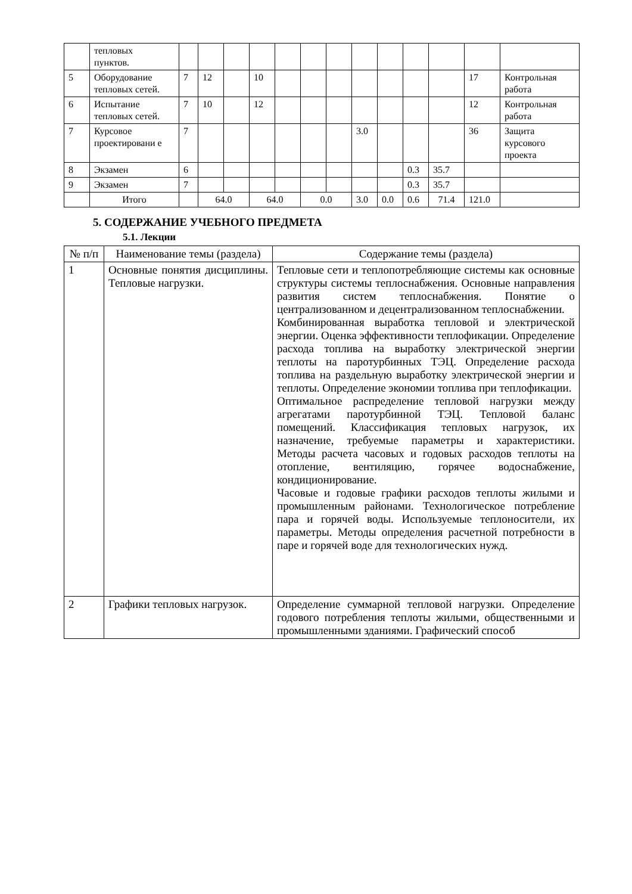| | тепловых пунктов. | | | | | | | | | | | | | |
| 5 | Оборудование тепловых сетей. | 7 | 12 | | 10 | | | | | | | | 17 | Контрольная работа |
| 6 | Испытание тепловых сетей. | 7 | 10 | | 12 | | | | | | | | 12 | Контрольная работа |
| 7 | Курсовое проектировани е | 7 | | | | | | | 3.0 | | | | 36 | Защита курсового проекта |
| 8 | Экзамен | 6 | | | | | | | | | 0.3 | 35.7 | | |
| 9 | Экзамен | 7 | | | | | | | | | 0.3 | 35.7 | | |
| | Итого | | 64.0 | | 64.0 | | 0.0 | | 3.0 | 0.0 | 0.6 | 71.4 | 121.0 | |
5. СОДЕРЖАНИЕ УЧЕБНОГО ПРЕДМЕТА
5.1. Лекции
| № п/п | Наименование темы (раздела) | Содержание темы (раздела) |
| --- | --- | --- |
| 1 | Основные понятия дисциплины. Тепловые нагрузки. | Тепловые сети и теплопотребляющие системы как основные структуры системы теплоснабжения. Основные направления развития систем теплоснабжения. Понятие о централизованном и децентрализованном теплоснабжении. Комбинированная выработка тепловой и электрической энергии. Оценка эффективности теплофикации. Определение расхода топлива на выработку электрической энергии теплоты на паротурбинных ТЭЦ. Определение расхода топлива на раздельную выработку электрической энергии и теплоты. Определение экономии топлива при теплофикации. Оптимальное распределение тепловой нагрузки между агрегатами паротурбинной ТЭЦ. Тепловой баланс помещений. Классификация тепловых нагрузок, их назначение, требуемые параметры и характеристики. Методы расчета часовых и годовых расходов теплоты на отопление, вентиляцию, горячее водоснабжение, кондиционирование. Часовые и годовые графики расходов теплоты жилыми и промышленным районами. Технологическое потребление пара и горячей воды. Используемые теплоносители, их параметры. Методы определения расчетной потребности в паре и горячей воде для технологических нужд. |
| 2 | Графики тепловых нагрузок. | Определение суммарной тепловой нагрузки. Определение годового потребления теплоты жилыми, общественными и промышленными зданиями. Графический способ |